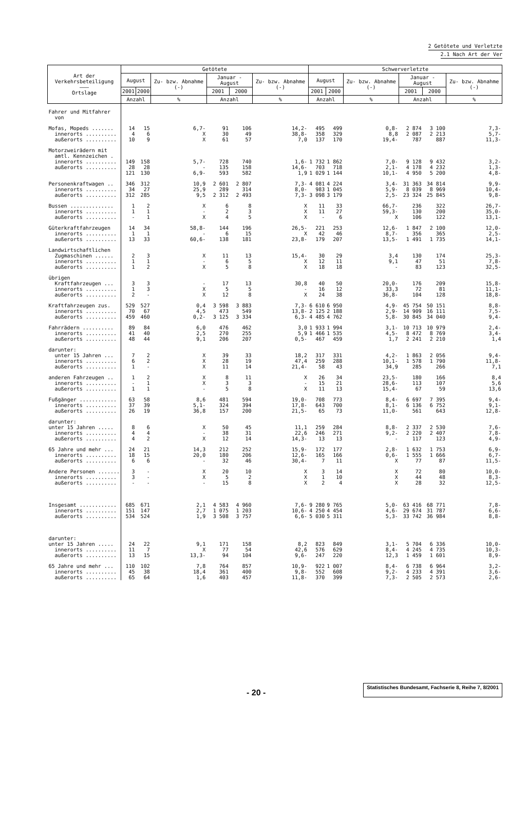2 Getötete und Verletzte
2.1 Nach Art der Ver
| Art der Verkehrsbeteiligung ——— Ortslage | Getötete | | | | | | Schwerverletzte | | | | | |
| --- | --- | --- | --- | --- | --- | --- | --- | --- | --- | --- | --- | --- |
| | August | | Zu- bzw. Abnahme (-) | Januar - August | | Zu- bzw. Abnahme (-) | August | | Zu- bzw. Abnahme (-) | Januar - August | | Zu- bzw. Abnahme (-) |
| | 2001 | 2000 | | 2001 | 2000 | | 2001 | 2000 | | 2001 | 2000 | |
| | Anzahl | | % | Anzahl | | % | Anzahl | | % | Anzahl | | % |
| Fahrer und Mitfahrer von | | | | | | | | | | | | |
| Mofas, Mopeds ....... innerorts .......... außerorts .......... | 14 4 10 | 15 6 9 | 6,7- X X | 91 30 61 | 106 49 57 | 14,2- 38,8- 7,0 | 495 358 137 | 499 329 170 | 0,8- 8,8 19,4- | 2 874 2 087 787 | 3 100 2 213 887 | 7,3- 5,7- 11,3- |
| Motorzweirädern mit amtl. Kennzeichen . innerorts .......... außerorts .......... | 149 28 121 | 158 28 130 | 5,7- - 6,9- | 728 135 593 | 740 158 582 | 1,6- 14,6- 1,9 | 1 732 703 1 029 | 1 862 718 1 144 | 7,0- 2,1- 10,1- | 9 128 4 178 4 950 | 9 432 4 232 5 200 | 3,2- 1,3- 4,8- |
| Personenkraftwagen .. innerorts .......... außerorts .......... | 346 34 312 | 312 27 285 | 10,9 25,9 9,5 | 2 601 289 2 312 | 2 807 314 2 493 | 7,3- 8,0- 7,3- | 4 081 983 3 098 | 4 224 1 045 3 179 | 3,4- 5,9- 2,5- | 31 363 8 039 23 324 | 34 814 8 969 25 845 | 9,9- 10,4- 9,8- |
| Bussen .............. innerorts .......... außerorts .......... | 1 1 - | 2 1 1 | X - X | 6 2 4 | 8 3 5 | X X X | 11 11 - | 33 27 6 | 66,7- 59,3- X | 236 130 106 | 322 200 122 | 26,7- 35,0- 13,1- |
| Güterkraftfahrzeugen innerorts .......... außerorts .......... | 14 1 13 | 34 1 33 | 58,8- - 60,6- | 144 6 138 | 196 15 181 | 26,5- X 23,8- | 221 42 179 | 253 46 207 | 12,6- 8,7- 13,5- | 1 847 356 1 491 | 2 100 365 1 735 | 12,0- 2,5- 14,1- |
| Landwirtschaftlichen Zugmaschinen ...... innerorts .......... außerorts .......... | 2 1 1 | 3 1 2 | X - X | 11 6 5 | 13 5 8 | 15,4- X X | 30 12 18 | 29 11 18 | 3,4 9,1 - | 130 47 83 | 174 51 123 | 25,3- 7,8- 32,5- |
| übrigen Kraftfahrzeugen ... innerorts .......... außerorts .......... | 3 1 2 | 3 3 - | - X X | 17 5 12 | 13 5 8 | 30,8 - X | 40 16 24 | 50 12 38 | 20,0- 33,3 36,8- | 176 72 104 | 209 81 128 | 15,8- 11,1- 18,8- |
| Kraftfahrzeugen zus. innerorts .......... außerorts .......... | 529 70 459 | 527 67 460 | 0,4 4,5 0,2- | 3 598 473 3 125 | 3 883 549 3 334 | 7,3- 13,8- 6,3- | 6 610 2 125 4 485 | 6 950 2 188 4 762 | 4,9- 2,9- 5,8- | 45 754 14 909 30 845 | 50 151 16 111 34 040 | 8,8- 7,5- 9,4- |
| Fahrrädern .......... innerorts .......... außerorts .......... | 89 41 48 | 84 40 44 | 6,0 2,5 9,1 | 476 270 206 | 462 255 207 | 3,0 5,9 0,5- | 1 933 1 466 467 | 1 994 1 535 459 | 3,1- 4,5- 1,7 | 10 713 8 472 2 241 | 10 979 8 769 2 210 | 2,4- 3,4- 1,4 |
| darunter: unter 15 Jahren ... innerorts .......... außerorts .......... | 7 6 1 | 2 2 - | X X X | 39 28 11 | 33 19 14 | 18,2 47,4 21,4- | 317 259 58 | 331 288 43 | 4,2- 10,1- 34,9 | 1 863 1 578 285 | 2 056 1 790 266 | 9,4- 11,8- 7,1 |
| anderen Fahrzeugen .. innerorts .......... außerorts .......... | 1 - 1 | 2 1 1 | X X - | 8 3 5 | 11 3 8 | X - X | 26 15 11 | 34 21 13 | 23,5- 28,6- 15,4- | 180 113 67 | 166 107 59 | 8,4 5,6 13,6 |
| Fußgänger ............ innerorts .......... außerorts .......... | 63 37 26 | 58 39 19 | 8,6 5,1- 36,8 | 481 324 157 | 594 394 200 | 19,0- 17,8- 21,5- | 708 643 65 | 773 700 73 | 8,4- 8,1- 11,0- | 6 697 6 136 561 | 7 395 6 752 643 | 9,4- 9,1- 12,8- |
| darunter: unter 15 Jahren ..... innerorts .......... außerorts .......... | 8 4 4 | 6 4 2 | X - X | 50 38 12 | 45 31 14 | 11,1 22,6 14,3- | 259 246 13 | 284 271 13 | 8,8- 9,2- - | 2 337 2 220 117 | 2 530 2 407 123 | 7,6- 7,8- 4,9- |
| 65 Jahre und mehr ... innerorts .......... außerorts .......... | 24 18 6 | 21 15 6 | 14,3 20,0 - | 212 180 32 | 252 206 46 | 15,9- 12,6- 30,4- | 172 165 7 | 177 166 11 | 2,8- 0,6- X | 1 632 1 555 77 | 1 753 1 666 87 | 6,9- 6,7- 11,5- |
| Andere Personen ....... innerorts .......... außerorts .......... | 3 3 - | - - - | X X - | 20 5 15 | 10 2 8 | X X X | 3 1 2 | 14 10 4 | X X X | 72 44 28 | 80 48 32 | 10,0- 8,3- 12,5- |
| Insgesamt ............ innerorts .......... außerorts .......... | 685 151 534 | 671 147 524 | 2,1 2,7 1,9 | 4 583 1 075 3 508 | 4 960 1 203 3 757 | 7,6- 10,6- 6,6- | 9 280 4 250 5 030 | 9 765 4 454 5 311 | 5,0- 4,6- 5,3- | 63 416 29 674 33 742 | 68 771 31 787 36 984 | 7,8- 6,6- 8,8- |
| darunter: unter 15 Jahren ..... innerorts .......... außerorts .......... | 24 11 13 | 22 7 15 | 9,1 X 13,3- | 171 77 94 | 158 54 104 | 8,2 42,6 9,6- | 823 576 247 | 849 629 220 | 3,1- 8,4- 12,3 | 5 704 4 245 1 459 | 6 336 4 735 1 601 | 10,0- 10,3- 8,9- |
| 65 Jahre und mehr ... innerorts .......... außerorts .......... | 110 45 65 | 102 38 64 | 7,8 18,4 1,6 | 764 361 403 | 857 400 457 | 10,9- 9,8- 11,8- | 922 552 370 | 1 007 608 399 | 8,4- 9,2- 7,3- | 6 738 4 233 2 505 | 6 964 4 391 2 573 | 3,2- 3,6- 2,6- |
- 20 -
Statistisches Bundesamt, Fachserie 8, Reihe 7, 8/2001